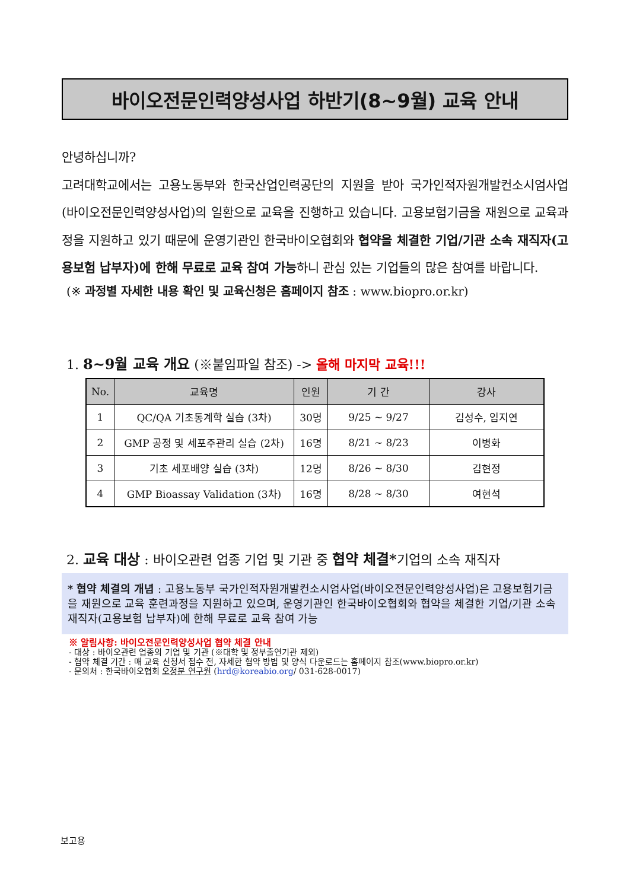바이오전문인력양성사업 하반기(8~9월) 교육 안내
안녕하십니까?
고려대학교에서는 고용노동부와 한국산업인력공단의 지원을 받아 국가인적자원개발컨소시엄사업(바이오전문인력양성사업)의 일환으로 교육을 진행하고 있습니다. 고용보험기금을 재원으로 교육과정을 지원하고 있기 때문에 운영기관인 한국바이오협회와 협약을 체결한 기업/기관 소속 재직자(고용보험 납부자)에 한해 무료로 교육 참여 가능하니 관심 있는 기업들의 많은 참여를 바랍니다.
(※ 과정별 자세한 내용 확인 및 교육신청은 홈페이지 참조 : www.biopro.or.kr)
1. 8~9월 교육 개요 (※붙임파일 참조) -> 올해 마지막 교육!!!
| No. | 교육명 | 인원 | 기 간 | 강사 |
| --- | --- | --- | --- | --- |
| 1 | QC/QA 기초통계학 실습 (3차) | 30명 | 9/25 ~ 9/27 | 김성수, 임지연 |
| 2 | GMP 공정 및 세포주관리 실습 (2차) | 16명 | 8/21 ~ 8/23 | 이병화 |
| 3 | 기초 세포배양 실습 (3차) | 12명 | 8/26 ~ 8/30 | 김현정 |
| 4 | GMP Bioassay Validation (3차) | 16명 | 8/28 ~ 8/30 | 여현석 |
2. 교육 대상 : 바이오관련 업종 기업 및 기관 중 협약 체결*기업의 소속 재직자
* 협약 체결의 개념 : 고용노동부 국가인적자원개발컨소시엄사업(바이오전문인력양성사업)은 고용보험기금을 재원으로 교육 훈련과정을 지원하고 있으며, 운영기관인 한국바이오협회와 협약을 체결한 기업/기관 소속 재직자(고용보험 납부자)에 한해 무료로 교육 참여 가능
※ 알림사항: 바이오전문인력양성사업 협약 체결 안내
- 대상 : 바이오관련 업종의 기업 및 기관 (※대학 및 정부출연기관 제외)
- 협약 체결 기간 : 매 교육 신청서 접수 전, 자세한 협약 방법 및 양식 다운로드는 홈페이지 참조(www.biopro.or.kr)
- 문의처 : 한국바이오협회 오정분 연구원 (hrd@koreabio.org/ 031-628-0017)
보고용